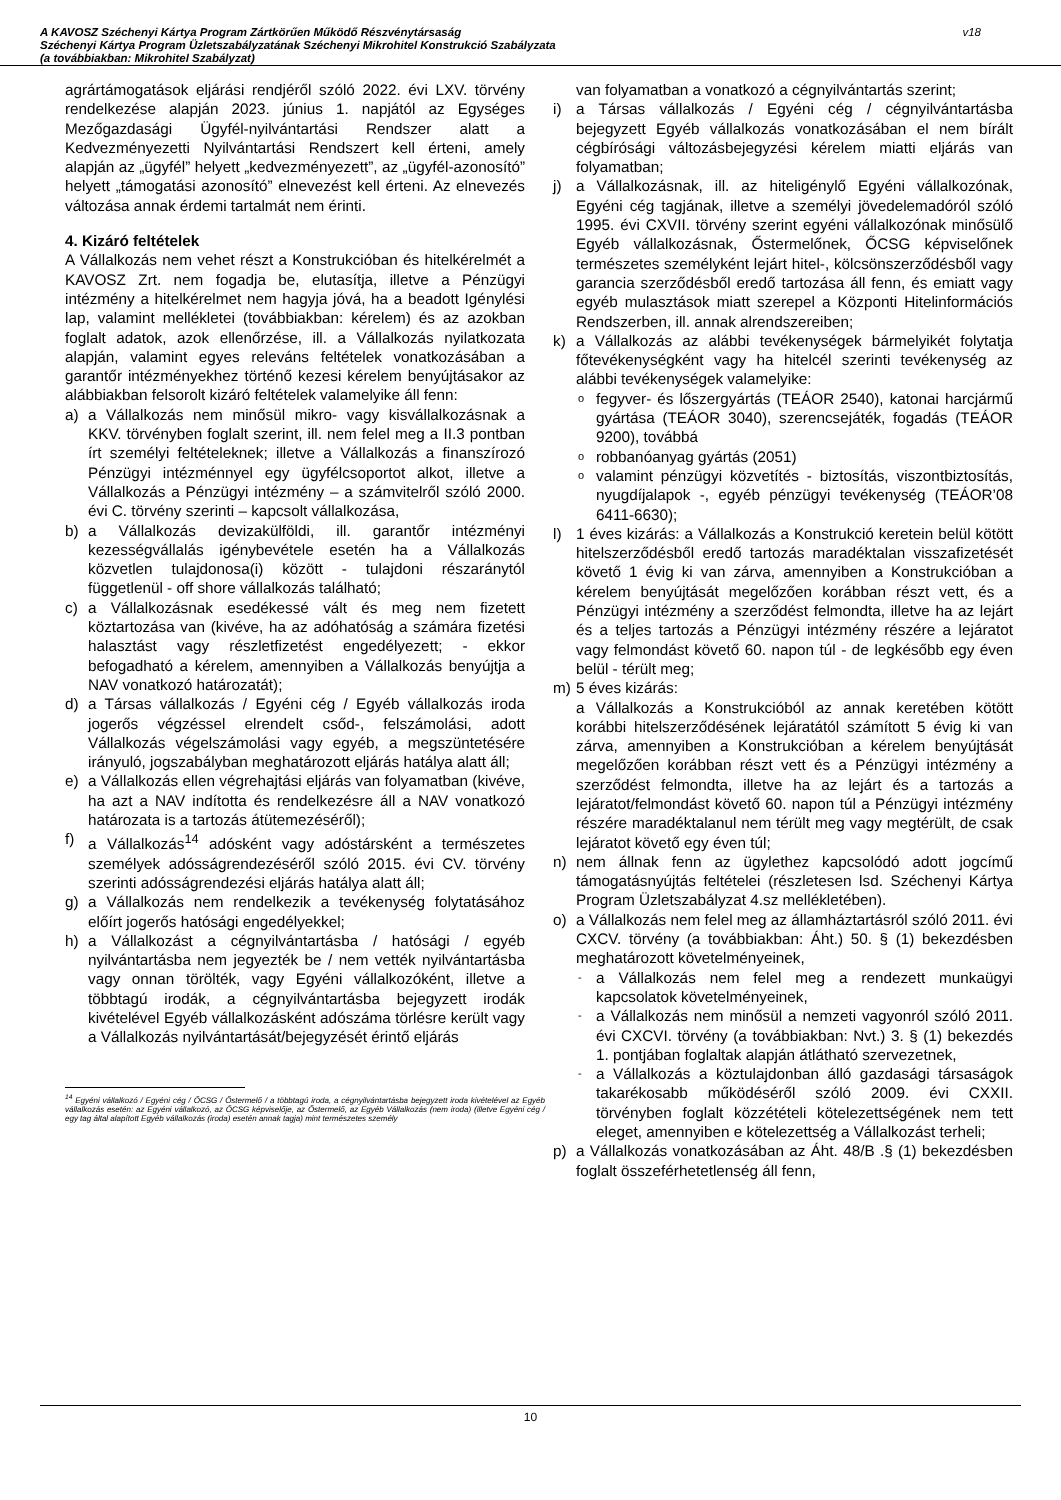A KAVOSZ Széchenyi Kártya Program Zártkörűen Működő Részvénytársaság
Széchenyi Kártya Program Üzletszabályzatának Széchenyi Mikrohitel Konstrukció Szabályzata
(a továbbiakban: Mikrohitel Szabályzat)
v18
agrártámogatások eljárási rendjéről szóló 2022. évi LXV. törvény rendelkezése alapján 2023. június 1. napjától az Egységes Mezőgazdasági Ügyfél-nyilvántartási Rendszer alatt a Kedvezményezetti Nyilvántartási Rendszert kell érteni, amely alapján az „ügyfél” helyett „kedvezményezett”, az „ügyfél-azonosító” helyett „támogatási azonosító” elnevezést kell érteni. Az elnevezés változása annak érdemi tartalmát nem érinti.
4. Kizáró feltételek
A Vállalkozás nem vehet részt a Konstrukcióban és hitelkérelmét a KAVOSZ Zrt. nem fogadja be, elutasítja, illetve a Pénzügyi intézmény a hitelkérelmet nem hagyja jóvá, ha a beadott Igénylési lap, valamint mellékletei (továbbiakban: kérelem) és az azokban foglalt adatok, azok ellenőrzése, ill. a Vállalkozás nyilatkozata alapján, valamint egyes releváns feltételek vonatkozásában a garantőr intézményekhez történő kezesi kérelem benyújtásakor az alábbiakban felsorolt kizáró feltételek valamelyike áll fenn:
a) a Vállalkozás nem minősül mikro- vagy kisvállalkozásnak a KKV. törvényben foglalt szerint, ill. nem felel meg a II.3 pontban írt személyi feltételeknek; illetve a Vállalkozás a finanszírozó Pénzügyi intézménnyel egy ügyfélcsoportot alkot, illetve a Vállalkozás a Pénzügyi intézmény – a számvitelről szóló 2000. évi C. törvény szerinti – kapcsolt vállalkozása,
b) a Vállalkozás devizakülföldi, ill. garantőr intézményi kezességvállalás igénybevétele esetén ha a Vállalkozás közvetlen tulajdonosa(i) között - tulajdoni részaránytól függetlenül - off shore vállalkozás található;
c) a Vállalkozásnak esedékessé vált és meg nem fizetett köztartozása van (kivéve, ha az adóhatóság a számára fizetési halasztást vagy részletfizetést engedélyezett; - ekkor befogadható a kérelem, amennyiben a Vállalkozás benyújtja a NAV vonatkozó határozatát);
d) a Társas vállalkozás / Egyéni cég / Egyéb vállalkozás iroda jogerős végzéssel elrendelt csőd-, felszámolási, adott Vállalkozás végelszámolási vagy egyéb, a megszüntetésére irányuló, jogszabályban meghatározott eljárás hatálya alatt áll;
e) a Vállalkozás ellen végrehajtási eljárás van folyamatban (kivéve, ha azt a NAV indította és rendelkezésre áll a NAV vonatkozó határozata is a tartozás átütemezéséről);
f) a Vállalkozás<sup>14</sup> adósként vagy adóstársként a természetes személyek adósságrendezéséről szóló 2015. évi CV. törvény szerinti adósságrendezési eljárás hatálya alatt áll;
g) a Vállalkozás nem rendelkezik a tevékenység folytatásához előírt jogerős hatósági engedélyekkel;
h) a Vállalkozást a cégnyilvántartásba / hatósági / egyéb nyilvántartásba nem jegyezték be / nem vették nyilvántartásba vagy onnan törölték, vagy Egyéni vállalkozóként, illetve a többtagú irodák, a cégnyilvántartásba bejegyzett irodák kivételével Egyéb vállalkozásként adószáma törlésre került vagy a Vállalkozás nyilvántartását/bejegyzését érintő eljárás
<sup>14</sup> Egyéni vállalkozó / Egyéni cég / ŐCSG / Őstermelő / a többtagú iroda, a cégnyilvántartásba bejegyzett iroda kivételével az Egyéb vállalkozás esetén: az Egyéni vállalkozó, az ŐCSG képviselője, az Őstermelő, az Egyéb Vállalkozás (nem iroda) (illetve Egyéni cég / egy tag által alapított Egyéb vállalkozás (iroda) esetén annak tagja) mint természetes személy
van folyamatban a vonatkozó a cégnyilvántartás szerint;
i) a Társas vállalkozás / Egyéni cég / cégnyilvántartásba bejegyzett Egyéb vállalkozás vonatkozásában el nem bírált cégbírósági változásbejegyzési kérelem miatti eljárás van folyamatban;
j) a Vállalkozásnak, ill. az hiteligénylő Egyéni vállalkozónak, Egyéni cég tagjának, illetve a személyi jövedelemadóról szóló 1995. évi CXVII. törvény szerint egyéni vállalkozónak minősülő Egyéb vállalkozásnak, Őstermelőnek, ŐCSG képviselőnek természetes személyként lejárt hitel-, kölcsönszerződésből vagy garancia szerződésből eredő tartozása áll fenn, és emiatt vagy egyéb mulasztások miatt szerepel a Központi Hitelinformációs Rendszerben, ill. annak alrendszereiben;
k) a Vállalkozás az alábbi tevékenységek bármelyikét folytatja főtevékenységként vagy ha hitelcél szerinti tevékenység az alábbi tevékenységek valamelyike:
ofegyver- és lőszergyártás (TEÁOR 2540), katonai harcjármű gyártása (TEÁOR 3040), szerencsejáték, fogadás (TEÁOR 9200), továbbá
orobbanóanyag gyártás (2051)
ovalamint pénzügyi közvetítés - biztosítás, viszontbiztosítás, nyugdíjalapok -, egyéb pénzügyi tevékenység (TEÁOR’08 6411-6630);
l) 1 éves kizárás: a Vállalkozás a Konstrukció keretein belül kötött hitelszerződésből eredő tartozás maradéktalan visszafizetését követő 1 évig ki van zárva, amennyiben a Konstrukcióban a kérelem benyújtását megelőzően korábban részt vett, és a Pénzügyi intézmény a szerződést felmondta, illetve ha az lejárt és a teljes tartozás a Pénzügyi intézmény részére a lejáratot vagy felmondást követő 60. napon túl - de legkésőbb egy éven belül - térült meg;
m) 5 éves kizárás:
a Vállalkozás a Konstrukcióból az annak keretében kötött korábbi hitelszerződésének lejáratától számított 5 évig ki van zárva, amennyiben a Konstrukcióban a kérelem benyújtását megelőzően korábban részt vett és a Pénzügyi intézmény a szerződést felmondta, illetve ha az lejárt és a tartozás a lejáratot/felmondást követő 60. napon túl a Pénzügyi intézmény részére maradéktalanul nem térült meg vagy megtérült, de csak lejáratot követő egy éven túl;
n) nem állnak fenn az ügylethez kapcsolódó adott jogcímű támogatásnyújtás feltételei (részletesen lsd. Széchenyi Kártya Program Üzletszabályzat 4.sz mellékletében).
o) a Vállalkozás nem felel meg az államháztartásról szóló 2011. évi CXCV. törvény (a továbbiakban: Áht.) 50. § (1) bekezdésben meghatározott követelményeinek,
- a Vállalkozás nem felel meg a rendezett munkaügyi kapcsolatok követelményeinek,
- a Vállalkozás nem minősül a nemzeti vagyonról szóló 2011. évi CXCVI. törvény (a továbbiakban: Nvt.) 3. § (1) bekezdés 1. pontjában foglaltak alapján átlátható szervezetnek,
- a Vállalkozás a köztulajdonban álló gazdasági társaságok takarékosabb működéséről szóló 2009. évi CXXII. törvényben foglalt közzétételi kötelezettségének nem tett eleget, amennyiben e kötelezettség a Vállalkozást terheli;
p) a Vállalkozás vonatkozásában az Áht. 48/B .§ (1) bekezdésben foglalt összeférhetetlenség áll fenn,
10